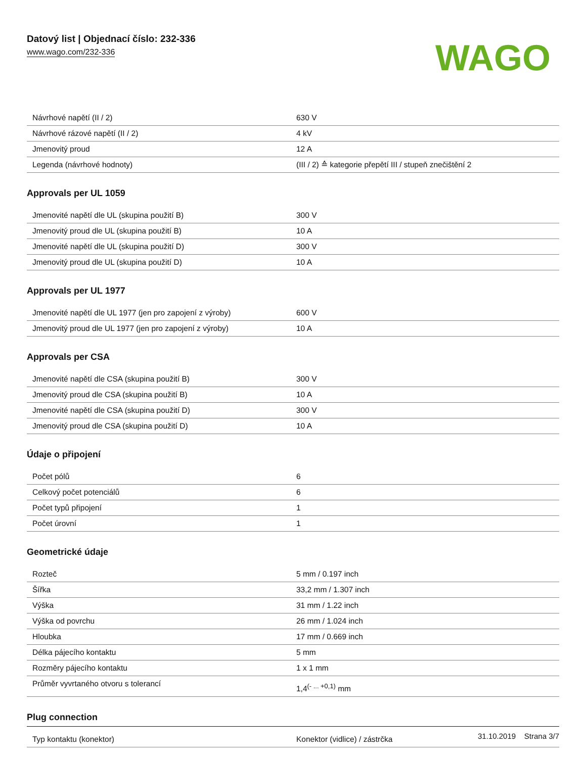Datový list | Objednací číslo: 232-336
www.wago.com/232-336
WAGO
| Návrhové napětí (II / 2) | 630 V |
| Návrhové rázové napětí (II / 2) | 4 kV |
| Jmenovitý proud | 12 A |
| Legenda (návrhové hodnoty) | (III / 2) ≙ kategorie přepětí III / stupeň znečištění 2 |
Approvals per UL 1059
| Jmenovité napětí dle UL (skupina použití B) | 300 V |
| Jmenovitý proud dle UL (skupina použití B) | 10 A |
| Jmenovité napětí dle UL (skupina použití D) | 300 V |
| Jmenovitý proud dle UL (skupina použití D) | 10 A |
Approvals per UL 1977
| Jmenovité napětí dle UL 1977 (jen pro zapojení z výroby) | 600 V |
| Jmenovitý proud dle UL 1977 (jen pro zapojení z výroby) | 10 A |
Approvals per CSA
| Jmenovité napětí dle CSA (skupina použití B) | 300 V |
| Jmenovitý proud dle CSA (skupina použití B) | 10 A |
| Jmenovité napětí dle CSA (skupina použití D) | 300 V |
| Jmenovitý proud dle CSA (skupina použití D) | 10 A |
Údaje o připojení
| Počet pólů | 6 |
| Celkový počet potenciálů | 6 |
| Počet typů připojení | 1 |
| Počet úrovní | 1 |
Geometrické údaje
| Rozteč | 5 mm / 0.197 inch |
| Šířka | 33,2 mm / 1.307 inch |
| Výška | 31 mm / 1.22 inch |
| Výška od povrchu | 26 mm / 1.024 inch |
| Hloubka | 17 mm / 0.669 inch |
| Délka pájecího kontaktu | 5 mm |
| Rozměry pájecího kontaktu | 1 x 1 mm |
| Průměr vyvrtaného otvoru s tolerancí | 1,4<sup>(- ... +0,1)</sup> mm |
Plug connection
| Typ kontaktu (konektor) | Konektor (vidlice) / zástrčka |
31.10.2019 Strana 3/7